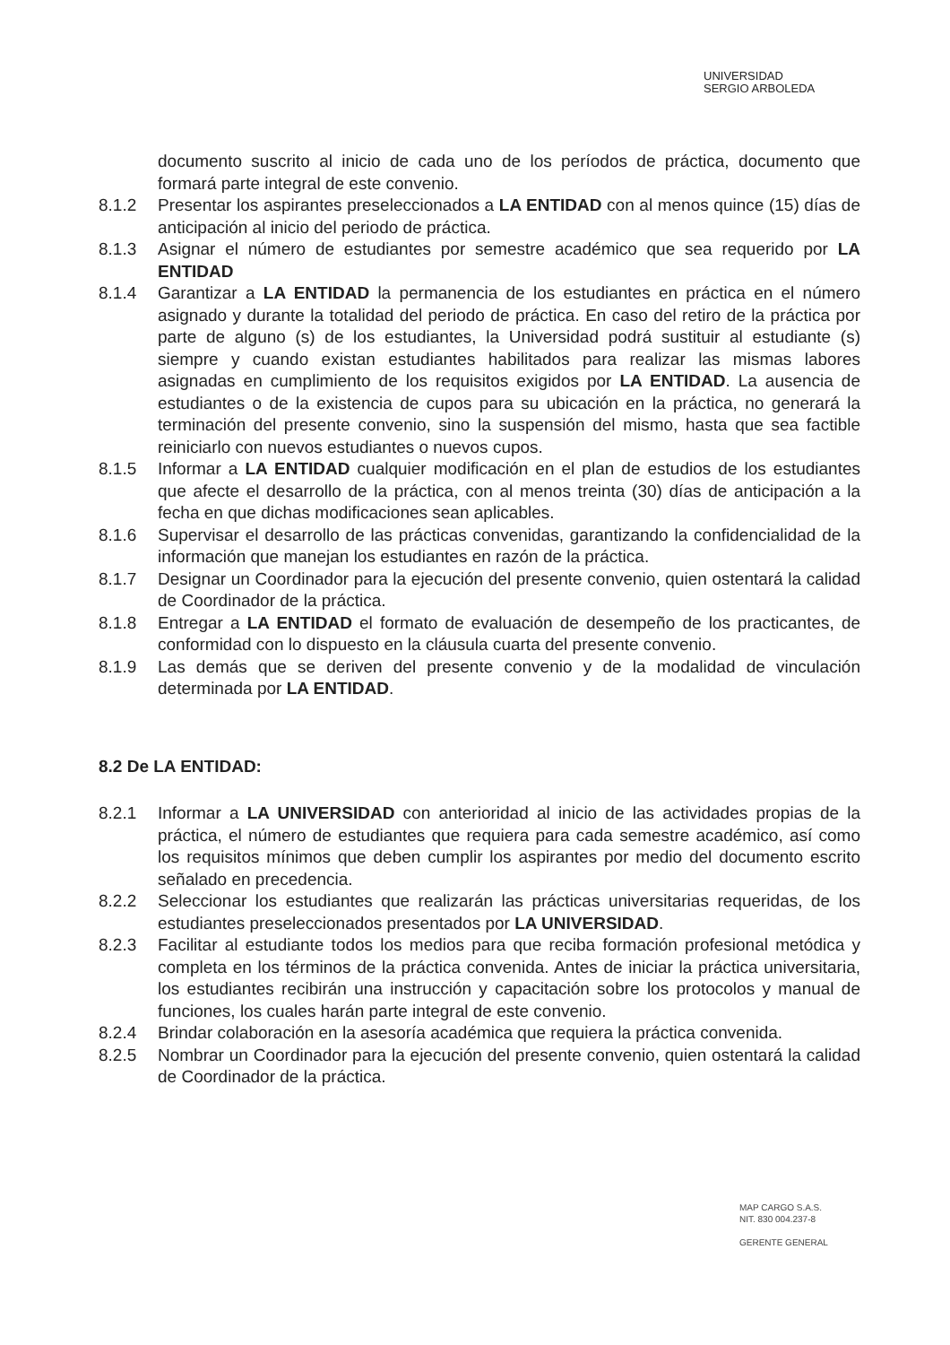UNIVERSIDAD
SERGIO ARBOLEDA
documento suscrito al inicio de cada uno de los períodos de práctica, documento que formará parte integral de este convenio.
8.1.2 Presentar los aspirantes preseleccionados a LA ENTIDAD con al menos quince (15) días de anticipación al inicio del periodo de práctica.
8.1.3 Asignar el número de estudiantes por semestre académico que sea requerido por LA ENTIDAD
8.1.4 Garantizar a LA ENTIDAD la permanencia de los estudiantes en práctica en el número asignado y durante la totalidad del periodo de práctica. En caso del retiro de la práctica por parte de alguno (s) de los estudiantes, la Universidad podrá sustituir al estudiante (s) siempre y cuando existan estudiantes habilitados para realizar las mismas labores asignadas en cumplimiento de los requisitos exigidos por LA ENTIDAD. La ausencia de estudiantes o de la existencia de cupos para su ubicación en la práctica, no generará la terminación del presente convenio, sino la suspensión del mismo, hasta que sea factible reiniciarlo con nuevos estudiantes o nuevos cupos.
8.1.5 Informar a LA ENTIDAD cualquier modificación en el plan de estudios de los estudiantes que afecte el desarrollo de la práctica, con al menos treinta (30) días de anticipación a la fecha en que dichas modificaciones sean aplicables.
8.1.6 Supervisar el desarrollo de las prácticas convenidas, garantizando la confidencialidad de la información que manejan los estudiantes en razón de la práctica.
8.1.7 Designar un Coordinador para la ejecución del presente convenio, quien ostentará la calidad de Coordinador de la práctica.
8.1.8 Entregar a LA ENTIDAD el formato de evaluación de desempeño de los practicantes, de conformidad con lo dispuesto en la cláusula cuarta del presente convenio.
8.1.9 Las demás que se deriven del presente convenio y de la modalidad de vinculación determinada por LA ENTIDAD.
8.2 De LA ENTIDAD:
8.2.1 Informar a LA UNIVERSIDAD con anterioridad al inicio de las actividades propias de la práctica, el número de estudiantes que requiera para cada semestre académico, así como los requisitos mínimos que deben cumplir los aspirantes por medio del documento escrito señalado en precedencia.
8.2.2 Seleccionar los estudiantes que realizarán las prácticas universitarias requeridas, de los estudiantes preseleccionados presentados por LA UNIVERSIDAD.
8.2.3 Facilitar al estudiante todos los medios para que reciba formación profesional metódica y completa en los términos de la práctica convenida. Antes de iniciar la práctica universitaria, los estudiantes recibirán una instrucción y capacitación sobre los protocolos y manual de funciones, los cuales harán parte integral de este convenio.
8.2.4 Brindar colaboración en la asesoría académica que requiera la práctica convenida.
8.2.5 Nombrar un Coordinador para la ejecución del presente convenio, quien ostentará la calidad de Coordinador de la práctica.
MAP CARGO S.A.S.
NIT. 830 004.237-8
GERENTE GENERAL